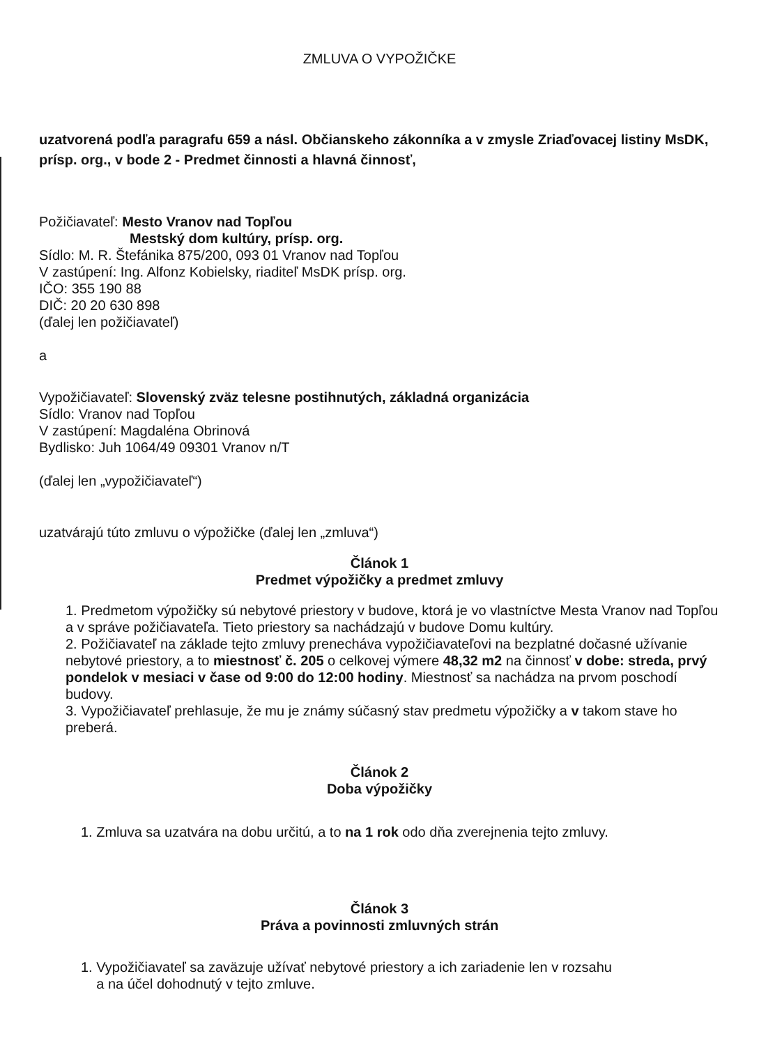ZMLUVA O VYPOŽIČKE
uzatvorená podľa paragrafu 659 a násl. Občianskeho zákonníka a v zmysle Zriaďovacej listiny MsDK, prísp. org., v bode 2 - Predmet činnosti a hlavná činnosť,
Požičiavateľ: Mesto Vranov nad Topľou
Mestský dom kultúry, prísp. org.
Sídlo: M. R. Štefánika 875/200, 093 01 Vranov nad Topľou
V zastúpení: Ing. Alfonz Kobielsky, riaditeľ MsDK prísp. org.
IČO: 355 190 88
DIČ: 20 20 630 898
(ďalej len požičiavateľ)
a
Vypožičiavateľ: Slovenský zväz telesne postihnutých, základná organizácia
Sídlo: Vranov nad Topľou
V zastúpení: Magdaléna Obrinová
Bydlisko: Juh 1064/49 09301 Vranov n/T
(ďalej len „vypožičiavateľ“)
uzatvárajú túto zmluvu o výpožičke (ďalej len „zmluva“)
Článok 1
Predmet výpožičky a predmet zmluvy
1. Predmetom výpožičky sú nebytové priestory v budove, ktorá je vo vlastníctve Mesta Vranov nad Topľou a v správe požičiavateľa. Tieto priestory sa nachádzajú v budove Domu kultúry.
2. Požičiavateľ na základe tejto zmluvy prenecháva vypožičiavateľovi na bezplatné dočasné užívanie nebytové priestory, a to miestnosť č. 205 o celkovej výmere 48,32 m2 na činnosť v dobe: streda, prvý pondelok v mesiaci v čase od 9:00 do 12:00 hodiny. Miestnosť sa nachádza na prvom poschodí budovy.
3. Vypožičiavateľ prehlasuje, že mu je známy súčasný stav predmetu výpožičky a v takom stave ho preberá.
Článok 2
Doba výpožičky
1. Zmluva sa uzatvára na dobu určitú, a to na 1 rok odo dňa zverejnenia tejto zmluvy.
Článok 3
Práva a povinnosti zmluvných strán
1. Vypožičiavateľ sa zaväzuje užívať nebytové priestory a ich zariadenie len v rozsahu
a na účel dohodnutý v tejto zmluve.